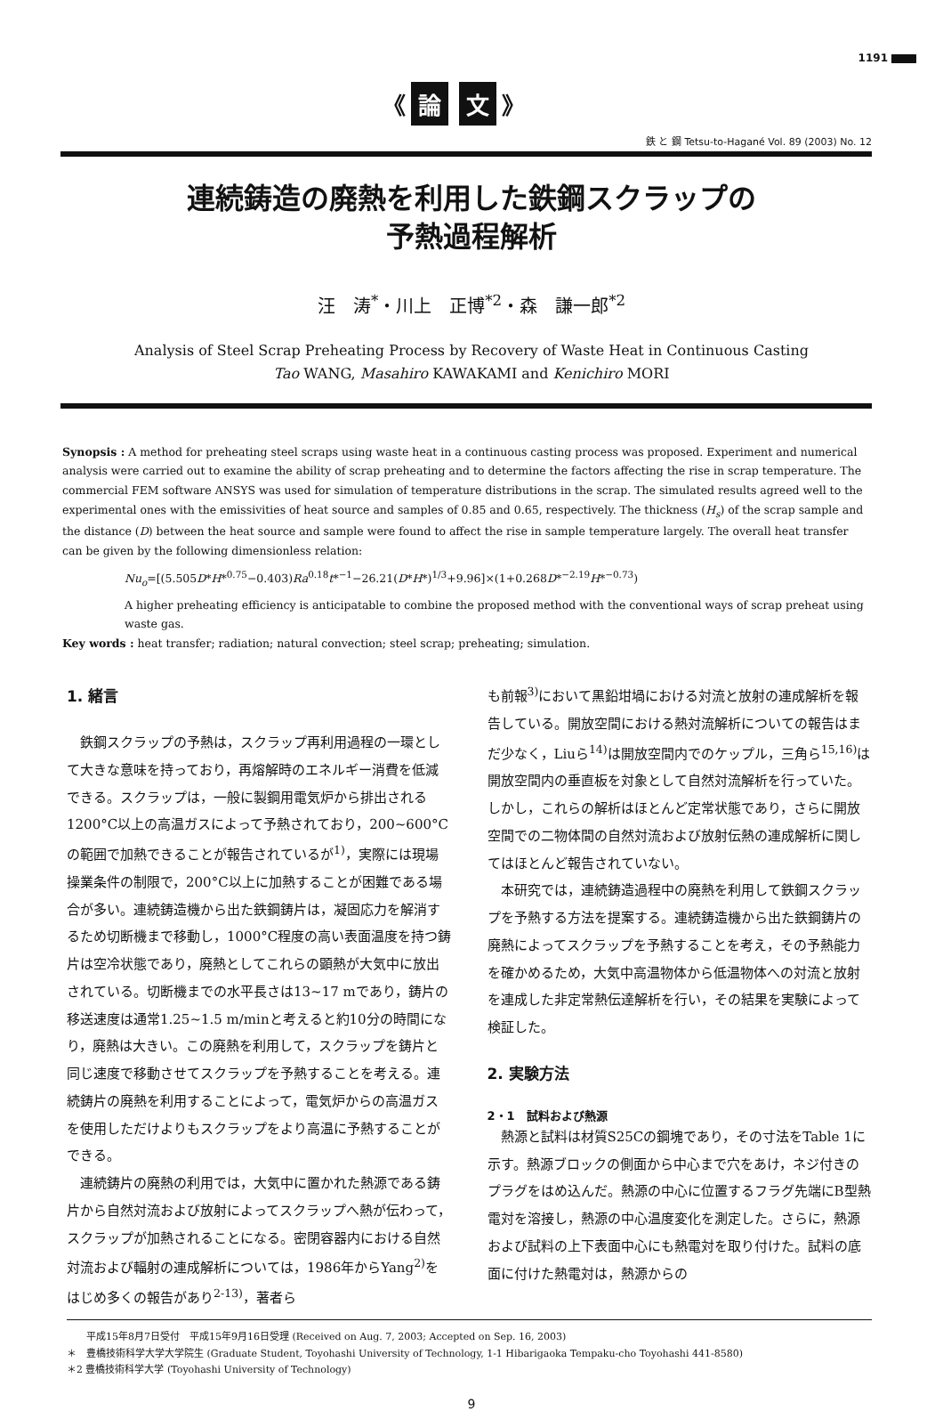1191
《 論 文 》
鉄 と 鋼 Tetsu-to-Hagané Vol. 89 (2003) No. 12
連続鋳造の廃熱を利用した鉄鋼スクラップの
予熱過程解析
汪　涛<sup>*</sup>・川上　正博<sup>*2</sup>・森　謙一郎<sup>*2</sup>
Analysis of Steel Scrap Preheating Process by Recovery of Waste Heat in Continuous Casting
Tao WANG, Masahiro KAWAKAMI and Kenichiro MORI
Synopsis : A method for preheating steel scraps using waste heat in a continuous casting process was proposed. Experiment and numerical analysis were carried out to examine the ability of scrap preheating and to determine the factors affecting the rise in scrap temperature. The commercial FEM software ANSYS was used for simulation of temperature distributions in the scrap. The simulated results agreed well to the experimental ones with the emissivities of heat source and samples of 0.85 and 0.65, respectively. The thickness (H<sub>s</sub>) of the scrap sample and the distance (D) between the heat source and sample were found to affect the rise in sample temperature largely. The overall heat transfer can be given by the following dimensionless relation:
Nu<sub>o</sub>=[(5.505D*H*<sup>0.75</sup>−0.403)Ra<sup>0.18</sup>t*<sup>−1</sup>−26.21(D*H*)<sup>1/3</sup>+9.96]×(1+0.268D*<sup>−2.19</sup>H*<sup>−0.73</sup>)
A higher preheating efficiency is anticipatable to combine the proposed method with the conventional ways of scrap preheat using waste gas.
Key words : heat transfer; radiation; natural convection; steel scrap; preheating; simulation.
1. 緒言
　鉄鋼スクラップの予熱は，スクラップ再利用過程の一環として大きな意味を持っており，再熔解時のエネルギー消費を低減できる。スクラップは，一般に製鋼用電気炉から排出される1200°C以上の高温ガスによって予熱されており，200~600°Cの範囲で加熱できることが報告されているが<sup>1)</sup>，実際には現場操業条件の制限で，200°C以上に加熱することが困難である場合が多い。連続鋳造機から出た鉄鋼鋳片は，凝固応力を解消するため切断機まで移動し，1000°C程度の高い表面温度を持つ鋳片は空冷状態であり，廃熱としてこれらの顕熱が大気中に放出されている。切断機までの水平長さは13~17 mであり，鋳片の移送速度は通常1.25~1.5 m/minと考えると約10分の時間になり，廃熱は大きい。この廃熱を利用して，スクラップを鋳片と同じ速度で移動させてスクラップを予熱することを考える。連続鋳片の廃熱を利用することによって，電気炉からの高温ガスを使用しただけよりもスクラップをより高温に予熱することができる。
　連続鋳片の廃熱の利用では，大気中に置かれた熱源である鋳片から自然対流および放射によってスクラップへ熱が伝わって，スクラップが加熱されることになる。密閉容器内における自然対流および輻射の連成解析については，1986年からYang<sup>2)</sup>をはじめ多くの報告があり<sup>2-13)</sup>，著者ら
も前報<sup>3)</sup>において黒鉛坩堝における対流と放射の連成解析を報告している。開放空間における熱対流解析についての報告はまだ少なく，Liuら<sup>14)</sup>は開放空間内でのケップル，三角ら<sup>15,16)</sup>は開放空間内の垂直板を対象として自然対流解析を行っていた。しかし，これらの解析はほとんど定常状態であり，さらに開放空間での二物体間の自然対流および放射伝熱の連成解析に関してはほとんど報告されていない。
　本研究では，連続鋳造過程中の廃熱を利用して鉄鋼スクラップを予熱する方法を提案する。連続鋳造機から出た鉄鋼鋳片の廃熱によってスクラップを予熱することを考え，その予熱能力を確かめるため，大気中高温物体から低温物体への対流と放射を連成した非定常熱伝達解析を行い，その結果を実験によって検証した。
2. 実験方法
2・1　試料および熱源
　熱源と試料は材質S25Cの鋼塊であり，その寸法をTable 1に示す。熱源ブロックの側面から中心まで穴をあけ，ネジ付きのプラグをはめ込んだ。熱源の中心に位置するフラグ先端にB型熱電対を溶接し，熱源の中心温度変化を測定した。さらに，熱源および試料の上下表面中心にも熱電対を取り付けた。試料の底面に付けた熱電対は，熱源からの
　　平成15年8月7日受付　平成15年9月16日受理 (Received on Aug. 7, 2003; Accepted on Sep. 16, 2003)
＊　豊橋技術科学大学大学院生 (Graduate Student, Toyohashi University of Technology, 1-1 Hibarigaoka Tempaku-cho Toyohashi 441-8580)
＊2 豊橋技術科学大学 (Toyohashi University of Technology)
9